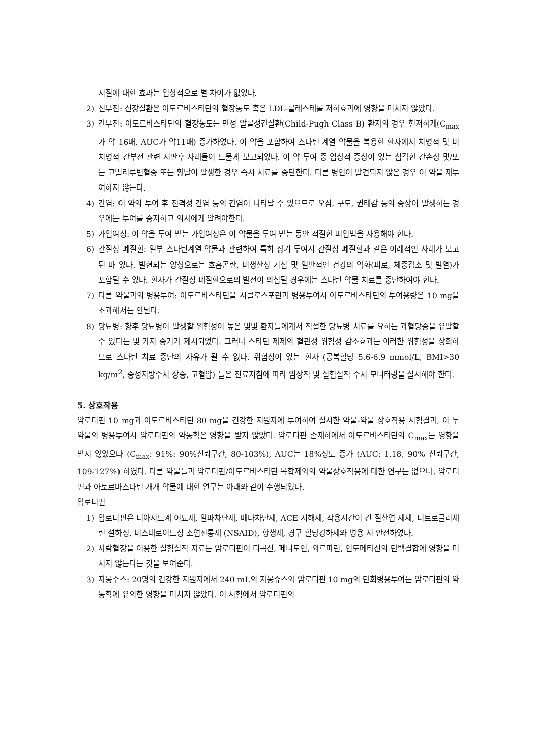지질에 대한 효과는 임상적으로 별 차이가 없었다.
2) 신부전: 신장질환은 아토르바스타틴의 혈장농도 혹은 LDL-콜레스테롤 저하효과에 영향을 미치지 않았다.
3) 간부전: 아토르바스타틴의 혈장농도는 만성 알콜성간질환(Child-Pugh Class B) 환자의 경우 현저하게(C<sub>max</sub>가 약 16배, AUC가 약11배) 증가하였다. 이 약을 포함하여 스타틴 계열 약물을 복용한 환자에서 치명적 및 비치명적 간부전 관련 시판후 사례들이 드물게 보고되었다. 이 약 투여 중 임상적 증상이 있는 심각한 간손상 및/또는 고빌리루빈혈증 또는 황달이 발생한 경우 즉시 치료를 중단한다. 다른 병인이 발견되지 않은 경우 이 약을 재투여하지 않는다.
4) 간염: 이 약의 투여 후 전격성 간염 등의 간염이 나타날 수 있으므로 오심, 구토, 권태감 등의 증상이 발생하는 경우에는 투여를 중지하고 의사에게 알려야한다.
5) 가임여성: 이 약을 투여 받는 가임여성은 이 약물을 투여 받는 동안 적절한 피임법을 사용해야 한다.
6) 간질성 폐질환: 일부 스타틴계열 약물과 관련하여 특히 장기 투여시 간질성 폐질환과 같은 이례적인 사례가 보고된 바 있다. 발현되는 양상으로는 호흡곤란, 비생산성 기침 및 일반적인 건강의 악화(피로, 체중감소 및 발열)가 포함될 수 있다. 환자가 간질성 폐질환으로의 발전이 의심될 경우에는 스타틴 약물 치료를 중단하여야 한다.
7) 다른 약물과의 병용투여: 아토르바스타틴을 시클로스포린과 병용투여시 아토르바스타틴의 투여용량은 10 mg을 초과해서는 안된다.
8) 당뇨병: 향후 당뇨병이 발생할 위험성이 높은 몇몇 환자들에게서 적절한 당뇨병 치료를 요하는 과혈당증을 유발할 수 있다는 몇 가지 증거가 제시되었다. 그러나 스타틴 제제의 혈관성 위험성 감소효과는 이러한 위험성을 상회하므로 스타틴 치료 중단의 사유가 될 수 없다. 위험성이 있는 환자 (공복혈당 5.6-6.9 mmol/L, BMI>30 kg/m<sup>2</sup>, 중성지방수치 상승, 고혈압) 들은 진료지침에 따라 임상적 및 실험실적 수치 모니터링을 실시해야 한다.
5. 상호작용
암로디핀 10 mg과 아토르바스타틴 80 mg을 건강한 지원자에 투여하여 실시한 약물-약물 상호작용 시험결과, 이 두 약물의 병용투여시 암로디핀의 약동학은 영향을 받지 않았다. 암로디핀 존재하에서 아토르바스타틴의 C<sub>max</sub>는 영향을 받지 않았으나 (C<sub>max</sub>: 91%: 90%신뢰구간, 80-103%), AUC는 18%정도 증가 (AUC: 1.18, 90% 신뢰구간, 109-127%) 하였다. 다른 약물들과 암로디핀/아토르바스타틴 복합제와의 약물상호작용에 대한 연구는 없으나, 암로디핀과 아토르바스타틴 개개 약물에 대한 연구는 아래와 같이 수행되었다.
암로디핀
1) 암로디핀은 티아지드계 이뇨제, 알파차단제, 베타차단제, ACE 저해제, 작용시간이 긴 질산염 제제, 니트로글리세린 설하정, 비스테로이드성 소염진통제 (NSAID), 항생제, 경구 혈당강하제와 병용 시 안전하였다.
2) 사람혈장을 이용한 실험실적 자료는 암로디핀이 디곡신, 페니토인, 와르파린, 인도메타신의 단백결합에 영향을 미치지 않는다는 것을 보여준다.
3) 자몽주스: 20명의 건강한 지원자에서 240 mL의 자몽쥬스와 암로디핀 10 mg의 단회병용투여는 암로디핀의 약동학에 유의한 영향을 미치지 않았다. 이 시험에서 암로디핀의